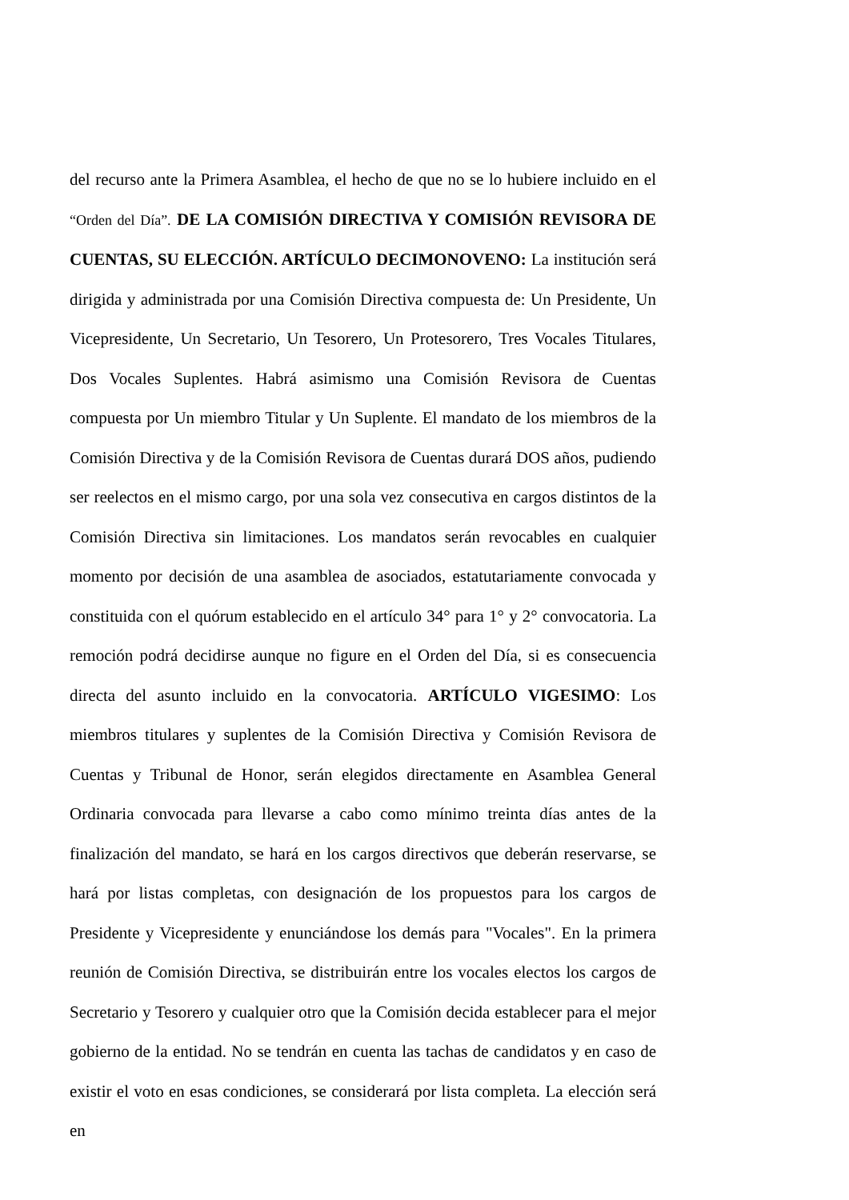del recurso ante la Primera Asamblea, el hecho de que no se lo hubiere incluido en el “Orden del Día”. DE LA COMISIÓN DIRECTIVA Y COMISIÓN REVISORA DE CUENTAS, SU ELECCIÓN. ARTÍCULO DECIMONOVENO: La institución será dirigida y administrada por una Comisión Directiva compuesta de: Un Presidente, Un Vicepresidente, Un Secretario, Un Tesorero, Un Protesorero, Tres Vocales Titulares, Dos Vocales Suplentes. Habrá asimismo una Comisión Revisora de Cuentas compuesta por Un miembro Titular y Un Suplente. El mandato de los miembros de la Comisión Directiva y de la Comisión Revisora de Cuentas durará DOS años, pudiendo ser reelectos en el mismo cargo, por una sola vez consecutiva en cargos distintos de la Comisión Directiva sin limitaciones. Los mandatos serán revocables en cualquier momento por decisión de una asamblea de asociados, estatutariamente convocada y constituida con el quórum establecido en el artículo 34° para 1° y 2° convocatoria. La remoción podrá decidirse aunque no figure en el Orden del Día, si es consecuencia directa del asunto incluido en la convocatoria. ARTÍCULO VIGESIMO: Los miembros titulares y suplentes de la Comisión Directiva y Comisión Revisora de Cuentas y Tribunal de Honor, serán elegidos directamente en Asamblea General Ordinaria convocada para llevarse a cabo como mínimo treinta días antes de la finalización del mandato, se hará en los cargos directivos que deberán reservarse, se hará por listas completas, con designación de los propuestos para los cargos de Presidente y Vicepresidente y enunciándose los demás para "Vocales". En la primera reunión de Comisión Directiva, se distribuirán entre los vocales electos los cargos de Secretario y Tesorero y cualquier otro que la Comisión decida establecer para el mejor gobierno de la entidad. No se tendrán en cuenta las tachas de candidatos y en caso de existir el voto en esas condiciones, se considerará por lista completa. La elección será en